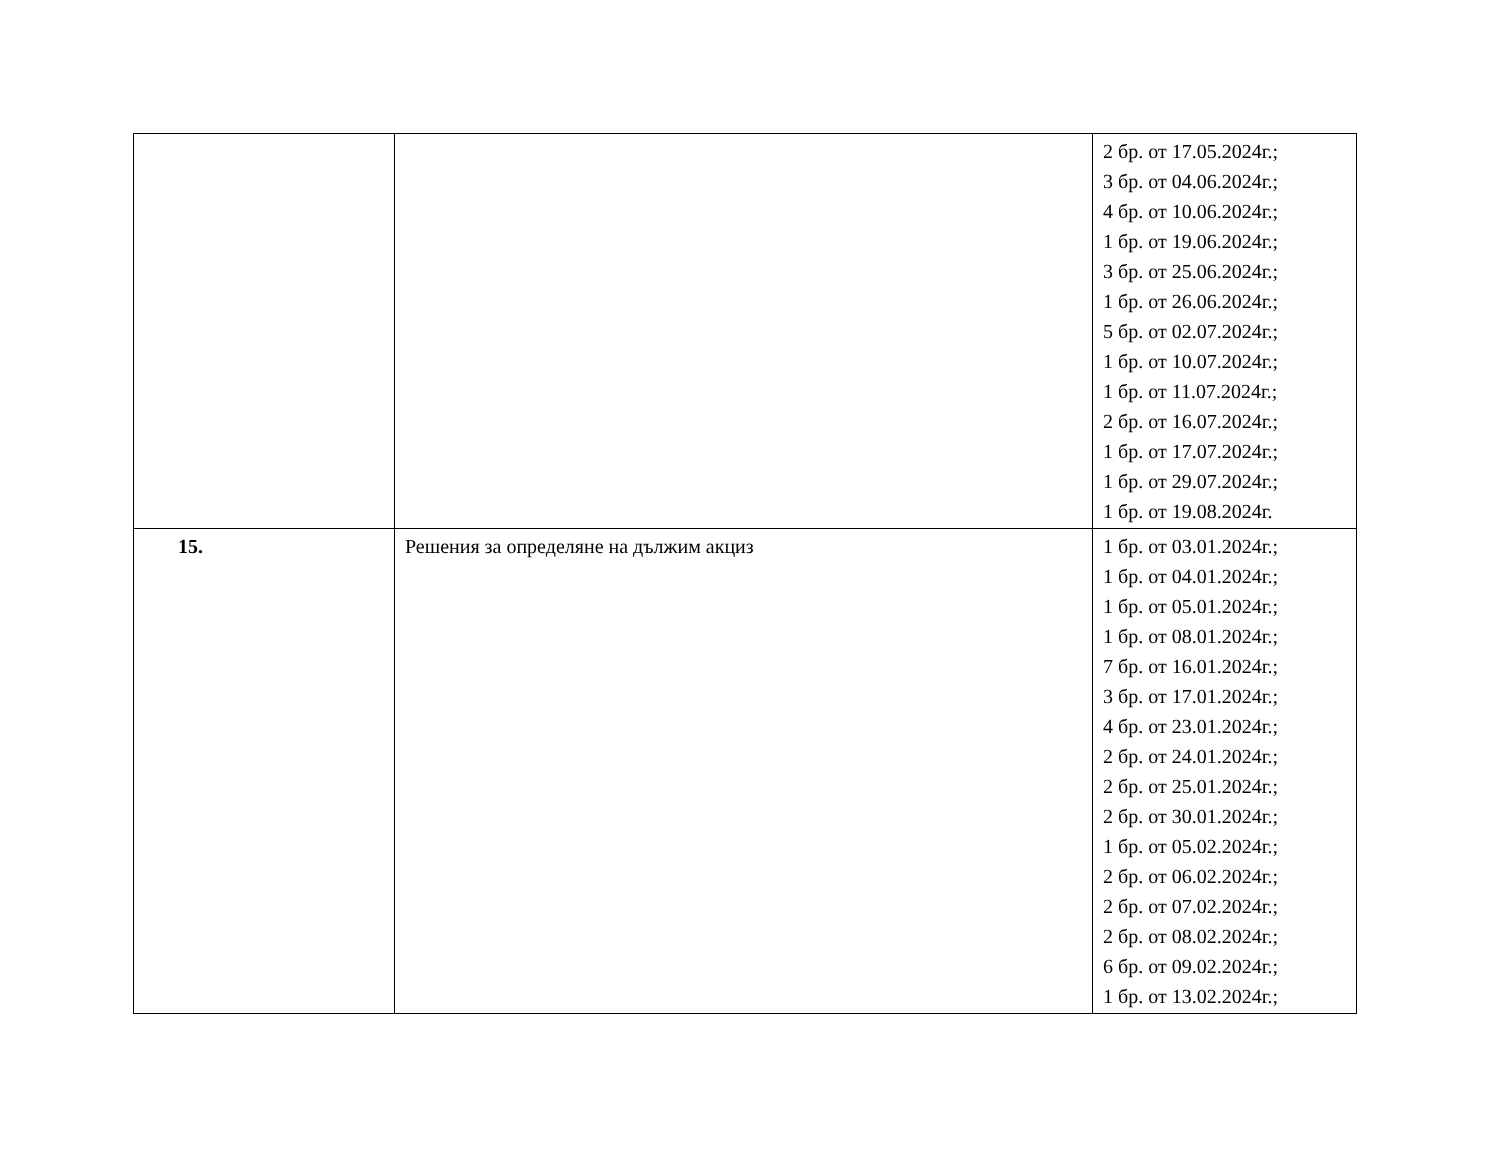| | | 2 бр. от 17.05.2024г.; 3 бр. от 04.06.2024г.; 4 бр. от 10.06.2024г.; 1 бр. от 19.06.2024г.; 3 бр. от 25.06.2024г.; 1 бр. от 26.06.2024г.; 5 бр. от 02.07.2024г.; 1 бр. от 10.07.2024г.; 1 бр. от 11.07.2024г.; 2 бр. от 16.07.2024г.; 1 бр. от 17.07.2024г.; 1 бр. от 29.07.2024г.; 1 бр. от 19.08.2024г. |
| 15. | Решения за определяне на дължим акциз | 1 бр. от 03.01.2024г.; 1 бр. от 04.01.2024г.; 1 бр. от 05.01.2024г.; 1 бр. от 08.01.2024г.; 7 бр. от 16.01.2024г.; 3 бр. от 17.01.2024г.; 4 бр. от 23.01.2024г.; 2 бр. от 24.01.2024г.; 2 бр. от 25.01.2024г.; 2 бр. от 30.01.2024г.; 1 бр. от 05.02.2024г.; 2 бр. от 06.02.2024г.; 2 бр. от 07.02.2024г.; 2 бр. от 08.02.2024г.; 6 бр. от 09.02.2024г.; 1 бр. от 13.02.2024г.; |